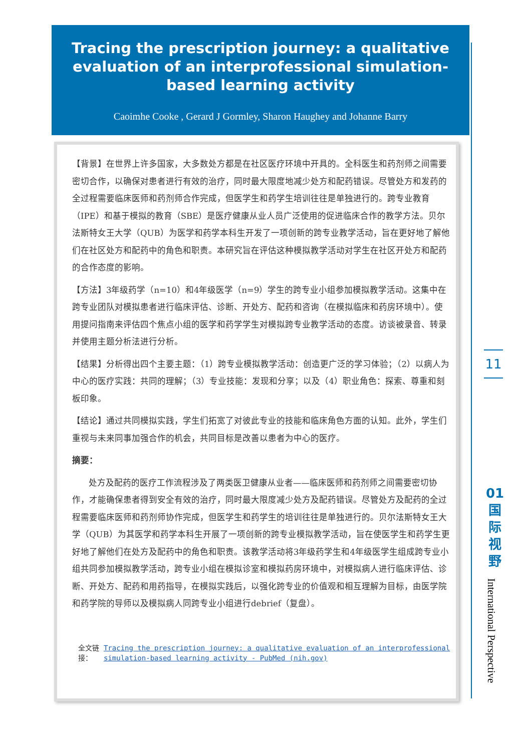Tracing the prescription journey: a qualitative evaluation of an interprofessional simulation-based learning activity
Caoimhe Cooke , Gerard J Gormley, Sharon Haughey and Johanne Barry
【背景】在世界上许多国家，大多数处方都是在社区医疗环境中开具的。全科医生和药剂师之间需要密切合作，以确保对患者进行有效的治疗，同时最大限度地减少处方和配药错误。尽管处方和发药的全过程需要临床医师和药剂师合作完成，但医学生和药学生培训往往是单独进行的。跨专业教育（IPE）和基于模拟的教育（SBE）是医疗健康从业人员广泛使用的促进临床合作的教学方法。贝尔法斯特女王大学（QUB）为医学和药学本科生开发了一项创新的跨专业教学活动，旨在更好地了解他们在社区处方和配药中的角色和职责。本研究旨在评估这种模拟教学活动对学生在社区开处方和配药的合作态度的影响。
【方法】3年级药学（n=10）和4年级医学（n=9）学生的跨专业小组参加模拟教学活动。这集中在跨专业团队对模拟患者进行临床评估、诊断、开处方、配药和咨询（在模拟临床和药房环境中）。使用提问指南来评估四个焦点小组的医学和药学学生对模拟跨专业教学活动的态度。访谈被录音、转录并使用主题分析法进行分析。
【结果】分析得出四个主要主题：（1）跨专业模拟教学活动：创造更广泛的学习体验；（2）以病人为中心的医疗实践：共同的理解；（3）专业技能：发现和分享；以及（4）职业角色：探索、尊重和刻板印象。
【结论】通过共同模拟实践，学生们拓宽了对彼此专业的技能和临床角色方面的认知。此外，学生们重视与未来同事加强合作的机会，共同目标是改善以患者为中心的医疗。
摘要：
处方及配药的医疗工作流程涉及了两类医卫健康从业者——临床医师和药剂师之间需要密切协作，才能确保患者得到安全有效的治疗，同时最大限度减少处方及配药错误。尽管处方及配药的全过程需要临床医师和药剂师协作完成，但医学生和药学生的培训往往是单独进行的。贝尔法斯特女王大学（QUB）为其医学和药学本科生开展了一项创新的跨专业模拟教学活动，旨在使医学生和药学生更好地了解他们在处方及配药中的角色和职责。该教学活动将3年级药学生和4年级医学生组成跨专业小组共同参加模拟教学活动，跨专业小组在模拟诊室和模拟药房环境中，对模拟病人进行临床评估、诊断、开处方、配药和用药指导，在模拟实践后，以强化跨专业的价值观和相互理解为目标，由医学院和药学院的导师以及模拟病人同跨专业小组进行debrief（复盘）。
全文链接： Tracing the prescription journey: a qualitative evaluation of an interprofessional simulation-based learning activity - PubMed (nih.gov)
11
01
国
际
视
野
International Perspective